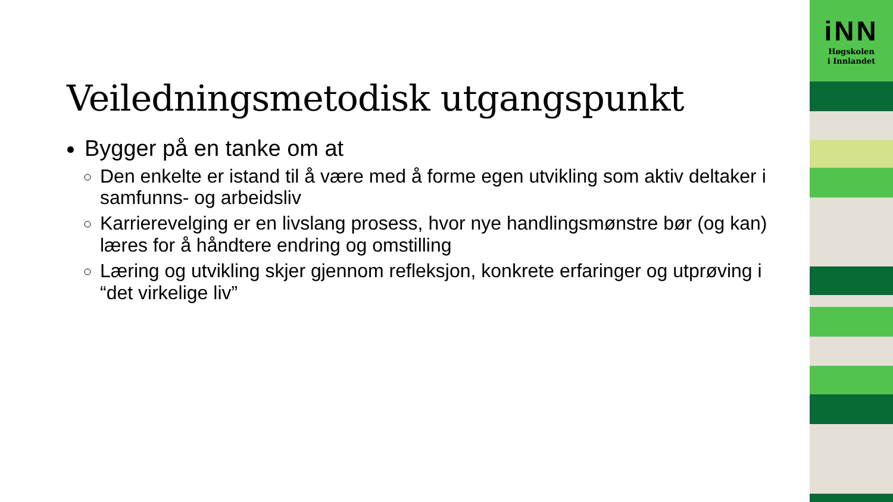Veiledningsmetodisk utgangspunkt
Bygger på en tanke om at
Den enkelte er istand til å være med å forme egen utvikling som aktiv deltaker i samfunns- og arbeidsliv
Karrierevelging er en livslang prosess, hvor nye handlingsmønstre bør (og kan) læres for å håndtere endring og omstilling
Læring og utvikling skjer gjennom refleksjon, konkrete erfaringer og utprøving i “det virkelige liv”
iNN
Høgskolen
i Innlandet